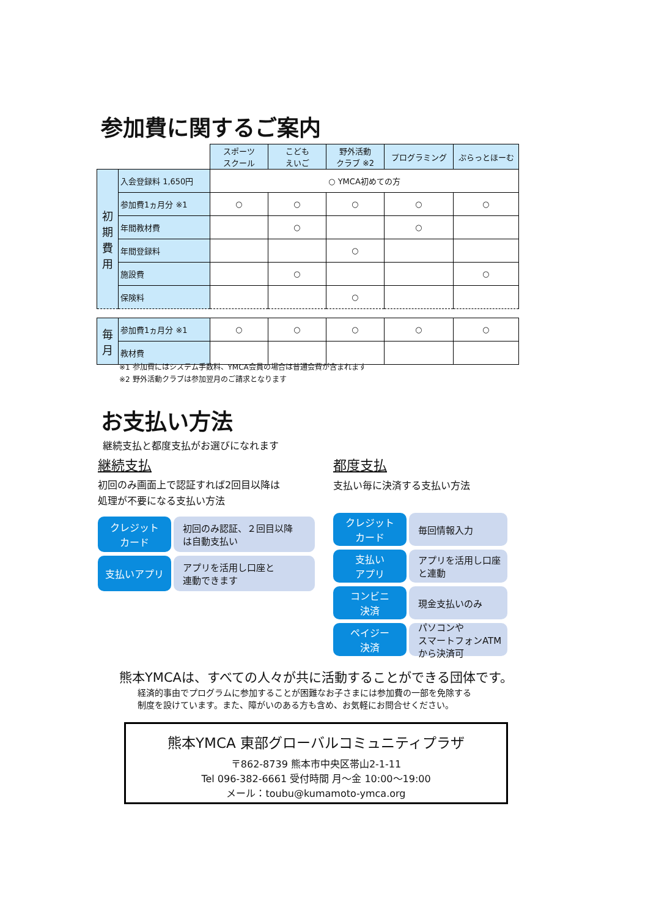参加費に関するご案内
| | | スポーツ スクール | こども えいご | 野外活動 クラブ ※2 | プログラミング | ぷらっとほーむ |
| --- | --- | --- | --- | --- | --- | --- |
| 初 期 費 用 | 入会登録料 1,650円 | ○ YMCA初めての方 | | | | |
| | 参加費1ヵ月分 ※1 | ○ | ○ | ○ | ○ | ○ |
| | 年間教材費 | | ○ | | ○ | |
| | 年間登録料 | | | ○ | | |
| | 施設費 | | ○ | | | ○ |
| | 保険料 | | | ○ | | |
| 毎 月 | 参加費1ヵ月分 ※1 | ○ | ○ | ○ | ○ | ○ |
| | 教材費 | | | | | |
※1 参加費にはシステム手数料、YMCA会員の場合は普通会費が含まれます
※2 野外活動クラブは参加翌月のご請求となります
お支払い方法
継続支払と都度支払がお選びになれます
継続支払
初回のみ画面上で認証すれば2回目以降は
処理が不要になる支払い方法
クレジット
カード
初回のみ認証、２回目以降
は自動支払い
支払いアプリ アプリを活用し口座と
連動できます
都度支払
支払い毎に決済する支払い方法
クレジット
カード
毎回情報入力
支払い
アプリ
アプリを活用し口座
と連動
コンビニ
決済
現金支払いのみ
ペイジー
決済
パソコンや
スマートフォンATM
から決済可
熊本YMCAは、すべての人々が共に活動することができる団体です。
経済的事由でプログラムに参加することが困難なお子さまには参加費の一部を免除する
制度を設けています。また、障がいのある方も含め、お気軽にお問合せください。
熊本YMCA 東部グローバルコミュニティプラザ
〒862-8739 熊本市中央区帯山2-1-11
Tel 096-382-6661 受付時間 月～金 10:00～19:00
メール：toubu@kumamoto-ymca.org